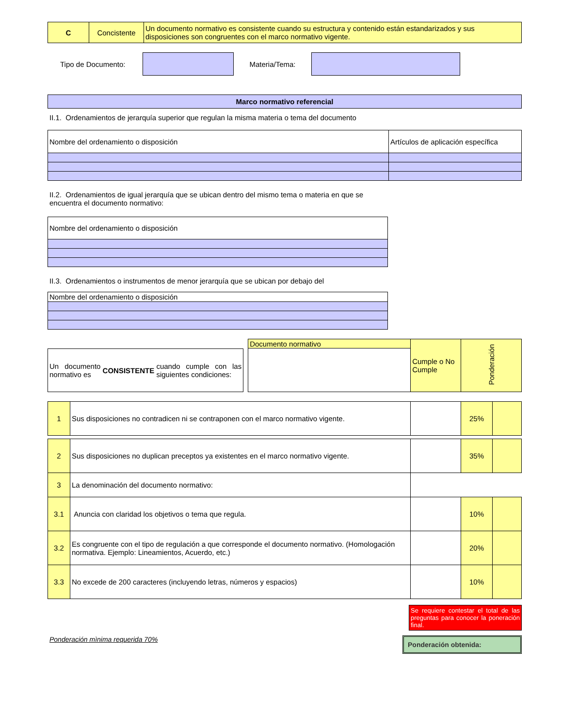| C | Concistente | Un documento normativo es consistente cuando su estructura y contenido están estandarizados y sus disposiciones son congruentes con el marco normativo vigente. |
Tipo de Documento: Materia/Tema:
| Marco normativo referencial |
| --- |
II.1. Ordenamientos de jerarquía superior que regulan la misma materia o tema del documento
| Nombre del ordenamiento o disposición | Artículos de aplicación específica |
| --- | --- |
II.2. Ordenamientos de igual jerarquía que se ubican dentro del mismo tema o materia en que se
encuentra el documento normativo:
| Nombre del ordenamiento o disposición |
| --- |
II.3. Ordenamientos o instrumentos de menor jerarquía que se ubican por debajo del
| Nombre del ordenamiento o disposición |
| --- |
Un documento normativo es CONSISTENTE cuando cumple con las siguientes condiciones:
| Documento normativo | Cumple o No Cumple | Ponderación |
| 1 | Sus disposiciones no contradicen ni se contraponen con el marco normativo vigente. | | 25% | |
| 2 | Sus disposiciones no duplican preceptos ya existentes en el marco normativo vigente. | | 35% | |
| 3 | La denominación del documento normativo: | | | |
| 3.1 | Anuncia con claridad los objetivos o tema que regula. | | 10% | |
| 3.2 | Es congruente con el tipo de regulación a que corresponde el documento normativo. (Homologación normativa. Ejemplo: Lineamientos, Acuerdo, etc.) | | 20% | |
| 3.3 | No excede de 200 caracteres (incluyendo letras, números y espacios) | | 10% | |
Se requiere contestar el total de las preguntas para conocer la poneración final.
Ponderación mìnima requerida 70%
Ponderación obtenida: